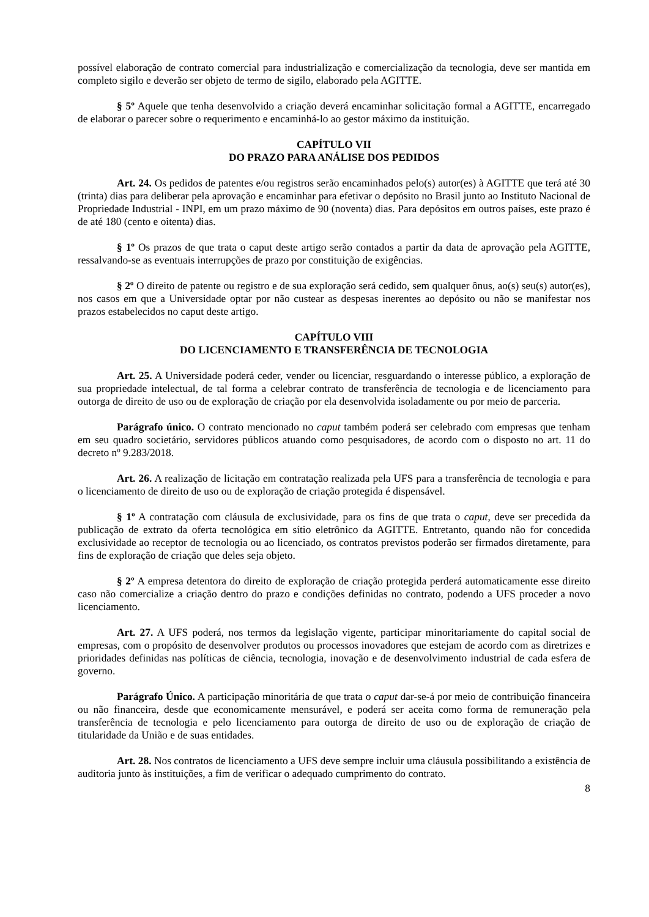possível elaboração de contrato comercial para industrialização e comercialização da tecnologia, deve ser mantida em completo sigilo e deverão ser objeto de termo de sigilo, elaborado pela AGITTE.
§ 5º Aquele que tenha desenvolvido a criação deverá encaminhar solicitação formal a AGITTE, encarregado de elaborar o parecer sobre o requerimento e encaminhá-lo ao gestor máximo da instituição.
CAPÍTULO VII
DO PRAZO PARA ANÁLISE DOS PEDIDOS
Art. 24. Os pedidos de patentes e/ou registros serão encaminhados pelo(s) autor(es) à AGITTE que terá até 30 (trinta) dias para deliberar pela aprovação e encaminhar para efetivar o depósito no Brasil junto ao Instituto Nacional de Propriedade Industrial - INPI, em um prazo máximo de 90 (noventa) dias. Para depósitos em outros países, este prazo é de até 180 (cento e oitenta) dias.
§ 1º Os prazos de que trata o caput deste artigo serão contados a partir da data de aprovação pela AGITTE, ressalvando-se as eventuais interrupções de prazo por constituição de exigências.
§ 2º O direito de patente ou registro e de sua exploração será cedido, sem qualquer ônus, ao(s) seu(s) autor(es), nos casos em que a Universidade optar por não custear as despesas inerentes ao depósito ou não se manifestar nos prazos estabelecidos no caput deste artigo.
CAPÍTULO VIII
DO LICENCIAMENTO E TRANSFERÊNCIA DE TECNOLOGIA
Art. 25. A Universidade poderá ceder, vender ou licenciar, resguardando o interesse público, a exploração de sua propriedade intelectual, de tal forma a celebrar contrato de transferência de tecnologia e de licenciamento para outorga de direito de uso ou de exploração de criação por ela desenvolvida isoladamente ou por meio de parceria.
Parágrafo único. O contrato mencionado no caput também poderá ser celebrado com empresas que tenham em seu quadro societário, servidores públicos atuando como pesquisadores, de acordo com o disposto no art. 11 do decreto nº 9.283/2018.
Art. 26. A realização de licitação em contratação realizada pela UFS para a transferência de tecnologia e para o licenciamento de direito de uso ou de exploração de criação protegida é dispensável.
§ 1º A contratação com cláusula de exclusividade, para os fins de que trata o caput, deve ser precedida da publicação de extrato da oferta tecnológica em sítio eletrônico da AGITTE. Entretanto, quando não for concedida exclusividade ao receptor de tecnologia ou ao licenciado, os contratos previstos poderão ser firmados diretamente, para fins de exploração de criação que deles seja objeto.
§ 2º A empresa detentora do direito de exploração de criação protegida perderá automaticamente esse direito caso não comercialize a criação dentro do prazo e condições definidas no contrato, podendo a UFS proceder a novo licenciamento.
Art. 27. A UFS poderá, nos termos da legislação vigente, participar minoritariamente do capital social de empresas, com o propósito de desenvolver produtos ou processos inovadores que estejam de acordo com as diretrizes e prioridades definidas nas políticas de ciência, tecnologia, inovação e de desenvolvimento industrial de cada esfera de governo.
Parágrafo Único. A participação minoritária de que trata o caput dar-se-á por meio de contribuição financeira ou não financeira, desde que economicamente mensurável, e poderá ser aceita como forma de remuneração pela transferência de tecnologia e pelo licenciamento para outorga de direito de uso ou de exploração de criação de titularidade da União e de suas entidades.
Art. 28. Nos contratos de licenciamento a UFS deve sempre incluir uma cláusula possibilitando a existência de auditoria junto às instituições, a fim de verificar o adequado cumprimento do contrato.
8